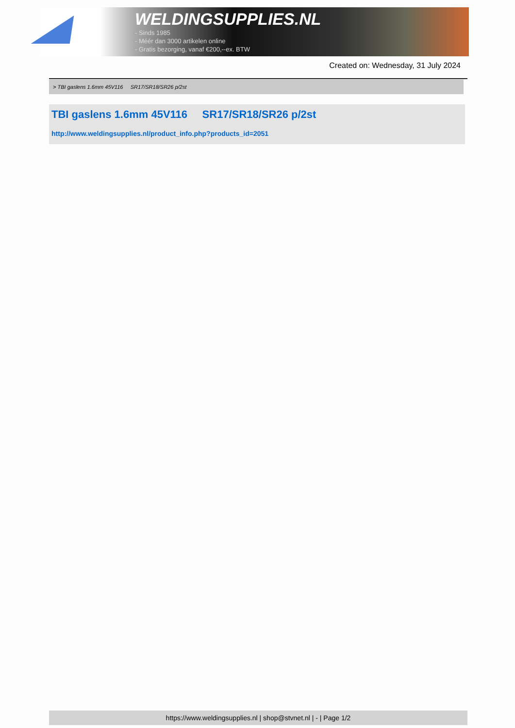WELDINGSUPPLIES.NL
- Sinds 1985
- Méér dan 3000 artikelen online
- Gratis bezorging, vanaf €200,--ex. BTW
Created on: Wednesday, 31 July 2024
> TBI gaslens 1.6mm 45V116 SR17/SR18/SR26 p/2st
TBI gaslens 1.6mm 45V116 SR17/SR18/SR26 p/2st
http://www.weldingsupplies.nl/product_info.php?products_id=2051
https://www.weldingsupplies.nl | shop@stvnet.nl | - | Page 1/2